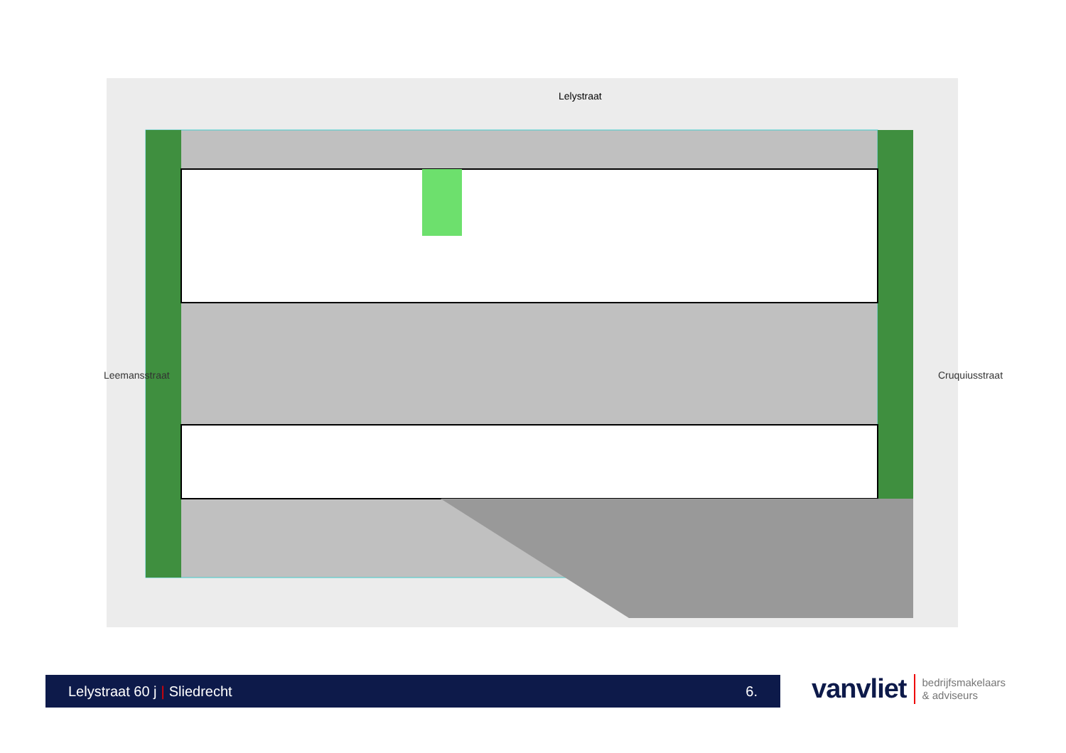Lelystraat
Leemansstraat Cruquiusstraat
Lelystraat 60 j | Sliedrecht 6.
vanvliet bedrijfsmakelaars
& adviseurs